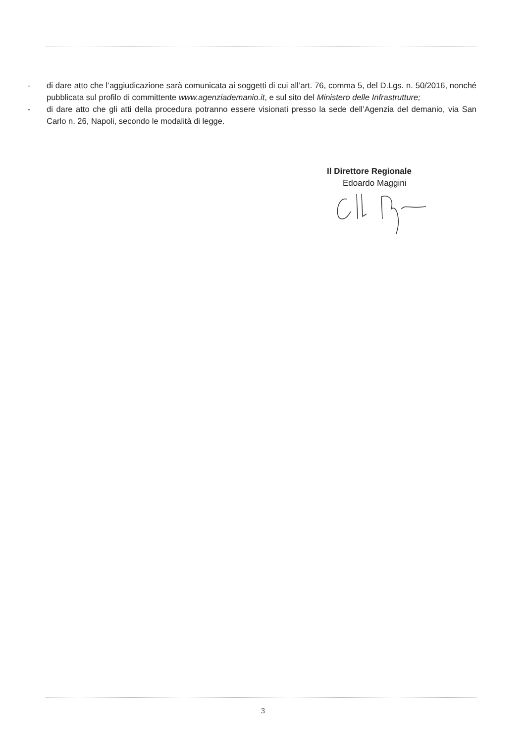- di dare atto che l’aggiudicazione sarà comunicata ai soggetti di cui all’art. 76, comma 5, del D.Lgs. n. 50/2016, nonché pubblicata sul profilo di committente www.agenziademanio.it, e sul sito del Ministero delle Infrastrutture;
- di dare atto che gli atti della procedura potranno essere visionati presso la sede dell’Agenzia del demanio, via San Carlo n. 26, Napoli, secondo le modalità di legge.
Il Direttore Regionale
Edoardo Maggini
3